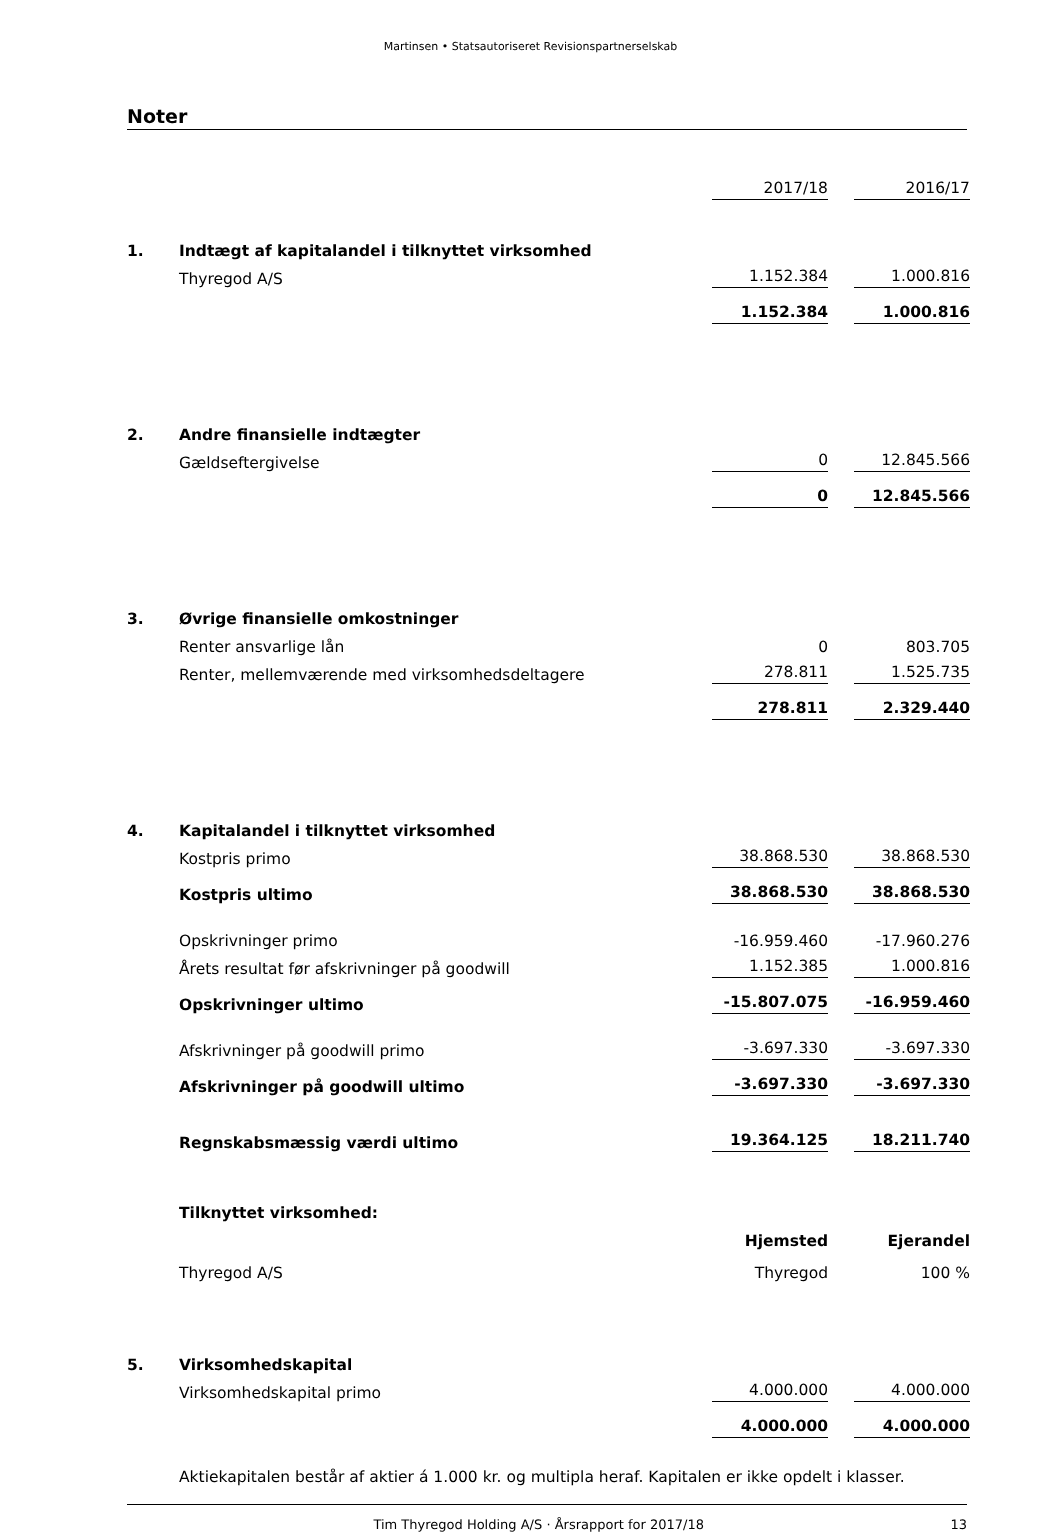Martinsen • Statsautoriseret Revisionspartnerselskab
Noter
| | | 2017/18 | | 2016/17 |
| 1. | Indtægt af kapitalandel i tilknyttet virksomhed | | | |
| | Thyregod A/S | 1.152.384 | | 1.000.816 |
| | | 1.152.384 | | 1.000.816 |
| 2. | Andre finansielle indtægter | | | |
| | Gældseftergivelse | 0 | | 12.845.566 |
| | | 0 | | 12.845.566 |
| 3. | Øvrige finansielle omkostninger | | | |
| | Renter ansvarlige lån | 0 | | 803.705 |
| | Renter, mellemværende med virksomhedsdeltagere | 278.811 | | 1.525.735 |
| | | 278.811 | | 2.329.440 |
| 4. | Kapitalandel i tilknyttet virksomhed | | | |
| | Kostpris primo | 38.868.530 | | 38.868.530 |
| | Kostpris ultimo | 38.868.530 | | 38.868.530 |
| | Opskrivninger primo | -16.959.460 | | -17.960.276 |
| | Årets resultat før afskrivninger på goodwill | 1.152.385 | | 1.000.816 |
| | Opskrivninger ultimo | -15.807.075 | | -16.959.460 |
| | Afskrivninger på goodwill primo | -3.697.330 | | -3.697.330 |
| | Afskrivninger på goodwill ultimo | -3.697.330 | | -3.697.330 |
| | Regnskabsmæssig værdi ultimo | 19.364.125 | | 18.211.740 |
| | Tilknyttet virksomhed: | | | |
| | | Hjemsted | | Ejerandel |
| | Thyregod A/S | Thyregod | | 100 % |
| 5. | Virksomhedskapital | | | |
| | Virksomhedskapital primo | 4.000.000 | | 4.000.000 |
| | | 4.000.000 | | 4.000.000 |
| | Aktiekapitalen består af aktier á 1.000 kr. og multipla heraf. Kapitalen er ikke opdelt i klasser. | | | |
Tim Thyregod Holding A/S · Årsrapport for 2017/18
13